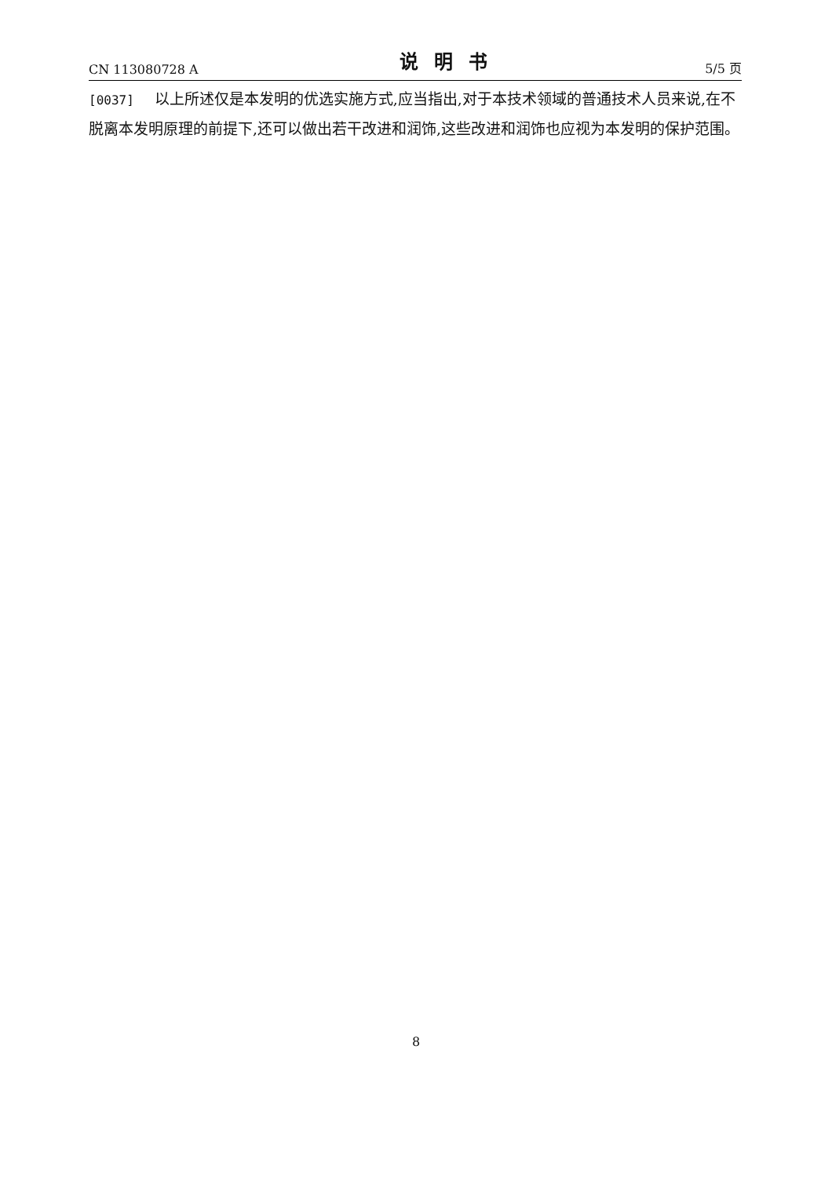CN 113080728 A 说明书 5/5 页
[0037] 以上所述仅是本发明的优选实施方式,应当指出,对于本技术领域的普通技术人员来说,在不脱离本发明原理的前提下,还可以做出若干改进和润饰,这些改进和润饰也应视为本发明的保护范围。
8